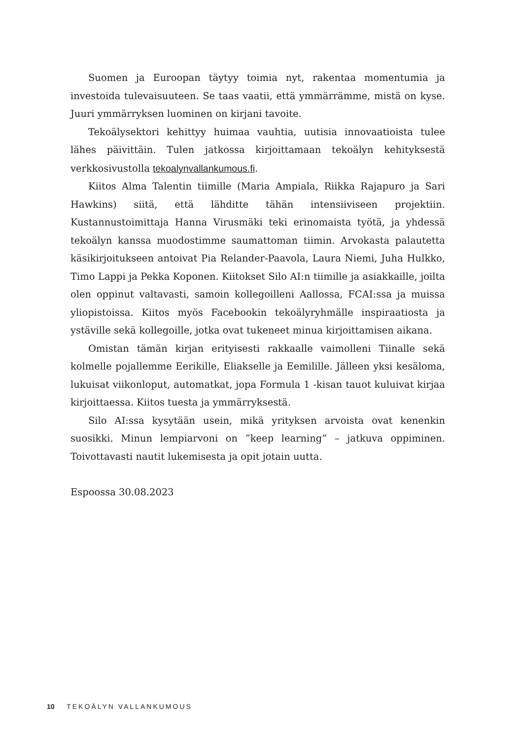Suomen ja Euroopan täytyy toimia nyt, rakentaa momentumia ja investoida tulevaisuuteen. Se taas vaatii, että ymmärrämme, mistä on kyse. Juuri ymmärryksen luominen on kirjani tavoite.
Tekoälysektori kehittyy huimaa vauhtia, uutisia innovaatioista tulee lähes päivittäin. Tulen jatkossa kirjoittamaan tekoälyn kehityksestä verkkosivustolla tekoalynvallankumous.fi.
Kiitos Alma Talentin tiimille (Maria Ampiala, Riikka Rajapuro ja Sari Hawkins) siitä, että lähditte tähän intensiiviseen projektiin. Kustannustoimittaja Hanna Virusmäki teki erinomaista työtä, ja yhdessä tekoälyn kanssa muodostimme saumattoman tiimin. Arvokasta palautetta käsikirjoitukseen antoivat Pia Relander-Paavola, Laura Niemi, Juha Hulkko, Timo Lappi ja Pekka Koponen. Kiitokset Silo AI:n tiimille ja asiakkaille, joilta olen oppinut valtavasti, samoin kollegoilleni Aallossa, FCAI:ssa ja muissa yliopistoissa. Kiitos myös Facebookin tekoälyryhmälle inspiraatiosta ja ystäville sekä kollegoille, jotka ovat tukeneet minua kirjoittamisen aikana.
Omistan tämän kirjan erityisesti rakkaalle vaimolleni Tiinalle sekä kolmelle pojallemme Eerikille, Eliakselle ja Eemilille. Jälleen yksi kesäloma, lukuisat viikonloput, automatkat, jopa Formula 1 -kisan tauot kuluivat kirjaa kirjoittaessa. Kiitos tuesta ja ymmärryksestä.
Silo AI:ssa kysytään usein, mikä yrityksen arvoista ovat kenenkin suosikki. Minun lempiarvoni on ”keep learning” – jatkuva oppiminen. Toivottavasti nautit lukemisesta ja opit jotain uutta.
Espoossa 30.08.2023
10 TEKOÄLYN VALLANKUMOUS